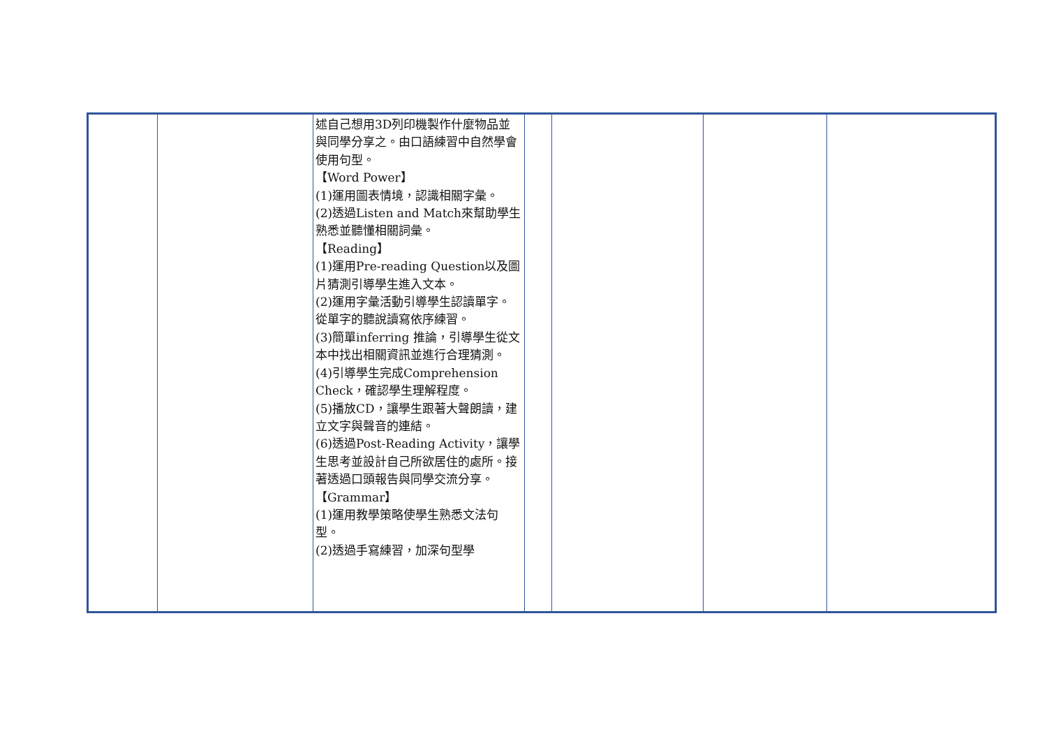| | | 述自己想用3D列印機製作什麼物品並與同學分享之。由口語練習中自然學會使用句型。 【Word Power】 (1)運用圖表情境，認識相關字彙。 (2)透過Listen and Match來幫助學生熟悉並聽懂相關詞彙。 【Reading】 (1)運用Pre-reading Question以及圖片猜測引導學生進入文本。 (2)運用字彙活動引導學生認讀單字。從單字的聽說讀寫依序練習。 (3)簡單inferring 推論，引導學生從文本中找出相關資訊並進行合理猜測。 (4)引導學生完成Comprehension Check，確認學生理解程度。 (5)播放CD，讓學生跟著大聲朗讀，建立文字與聲音的連結。 (6)透過Post-Reading Activity，讓學生思考並設計自己所欲居住的處所。接著透過口頭報告與同學交流分享。 【Grammar】 (1)運用教學策略使學生熟悉文法句型。 (2)透過手寫練習，加深句型學 | | | | |